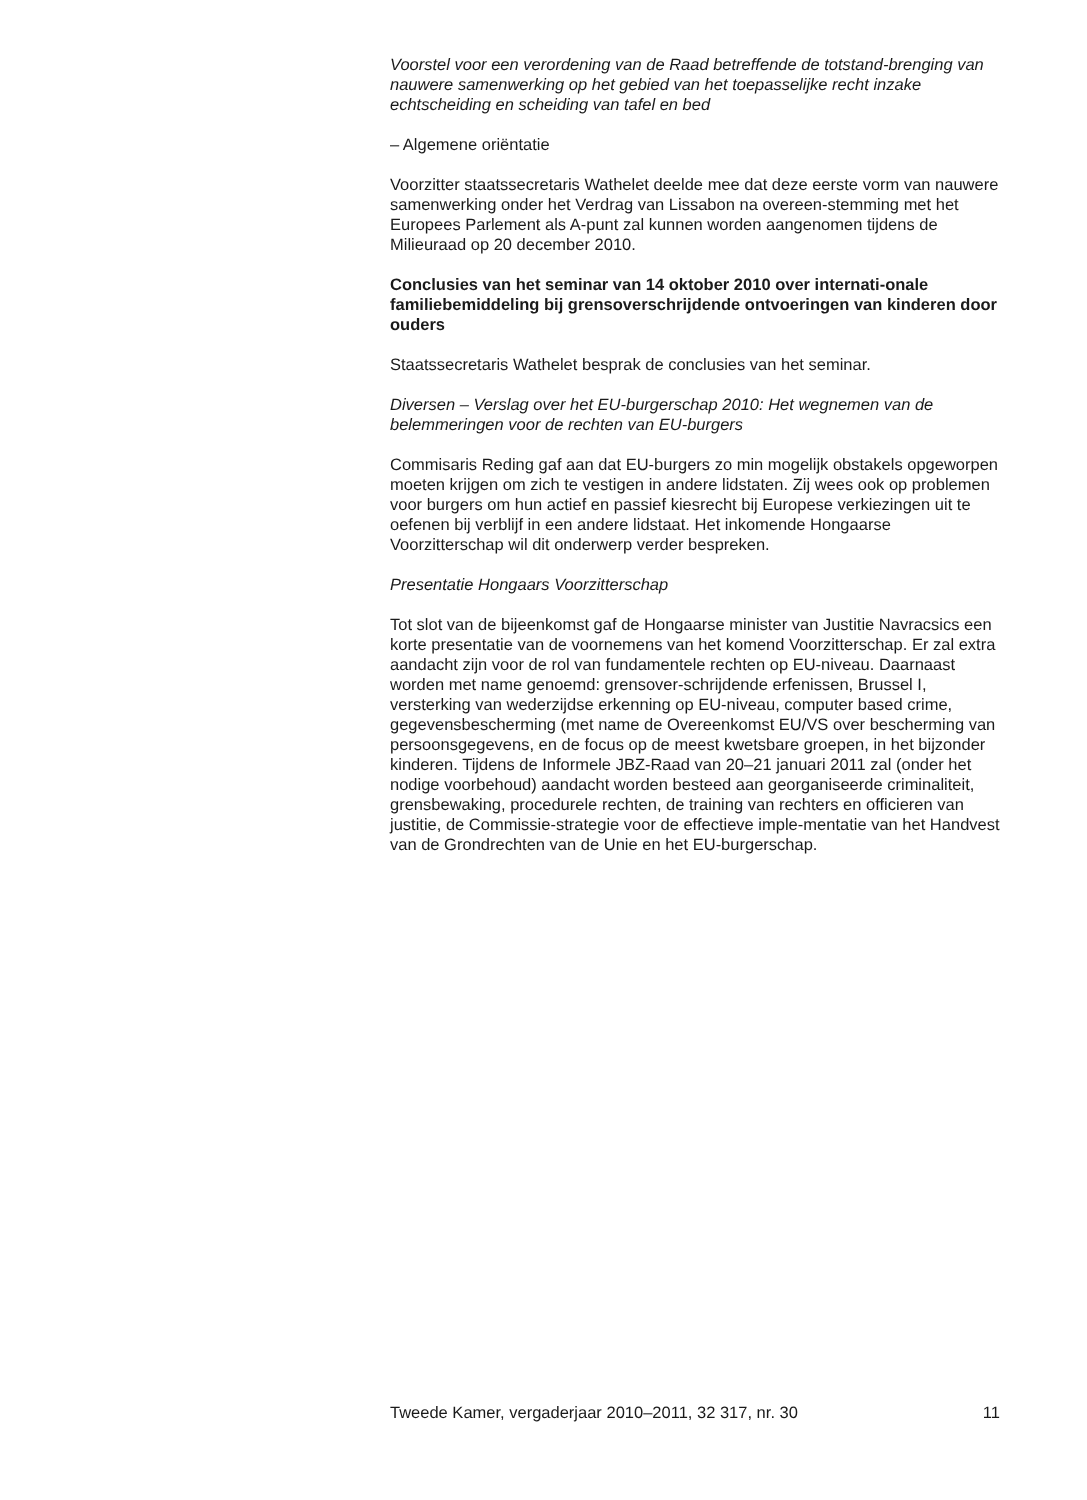Voorstel voor een verordening van de Raad betreffende de totstand-brenging van nauwere samenwerking op het gebied van het toepasselijke recht inzake echtscheiding en scheiding van tafel en bed
– Algemene oriëntatie
Voorzitter staatssecretaris Wathelet deelde mee dat deze eerste vorm van nauwere samenwerking onder het Verdrag van Lissabon na overeen-stemming met het Europees Parlement als A-punt zal kunnen worden aangenomen tijdens de Milieuraad op 20 december 2010.
Conclusies van het seminar van 14 oktober 2010 over internati-onale familiebemiddeling bij grensoverschrijdende ontvoeringen van kinderen door ouders
Staatssecretaris Wathelet besprak de conclusies van het seminar.
Diversen – Verslag over het EU-burgerschap 2010: Het wegnemen van de belemmeringen voor de rechten van EU-burgers
Commisaris Reding gaf aan dat EU-burgers zo min mogelijk obstakels opgeworpen moeten krijgen om zich te vestigen in andere lidstaten. Zij wees ook op problemen voor burgers om hun actief en passief kiesrecht bij Europese verkiezingen uit te oefenen bij verblijf in een andere lidstaat. Het inkomende Hongaarse Voorzitterschap wil dit onderwerp verder bespreken.
Presentatie Hongaars Voorzitterschap
Tot slot van de bijeenkomst gaf de Hongaarse minister van Justitie Navracsics een korte presentatie van de voornemens van het komend Voorzitterschap. Er zal extra aandacht zijn voor de rol van fundamentele rechten op EU-niveau. Daarnaast worden met name genoemd: grensover-schrijdende erfenissen, Brussel I, versterking van wederzijdse erkenning op EU-niveau, computer based crime, gegevensbescherming (met name de Overeenkomst EU/VS over bescherming van persoonsgegevens, en de focus op de meest kwetsbare groepen, in het bijzonder kinderen. Tijdens de Informele JBZ-Raad van 20–21 januari 2011 zal (onder het nodige voorbehoud) aandacht worden besteed aan georganiseerde criminaliteit, grensbewaking, procedurele rechten, de training van rechters en officieren van justitie, de Commissie-strategie voor de effectieve imple-mentatie van het Handvest van de Grondrechten van de Unie en het EU-burgerschap.
Tweede Kamer, vergaderjaar 2010–2011, 32 317, nr. 30 11